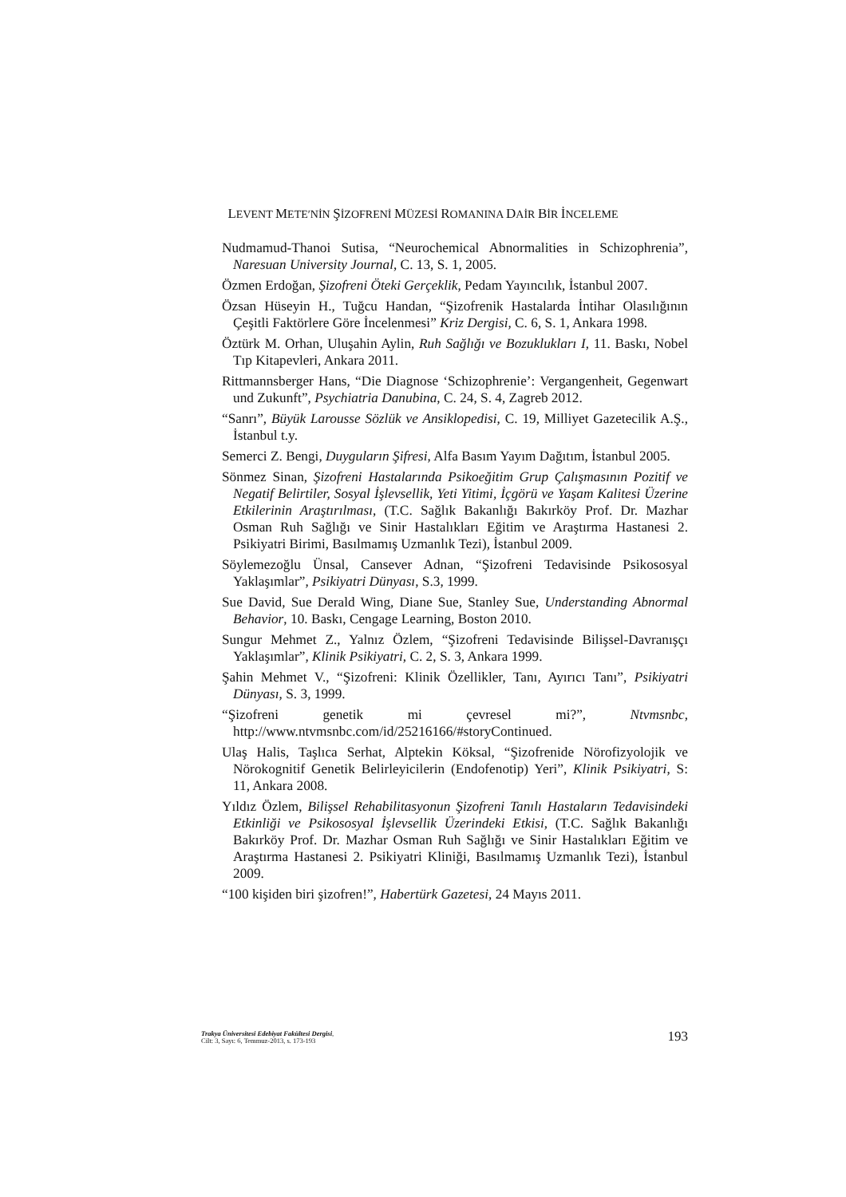LEVENT METE′NİN ŞİZOFRENİ MÜZESİ ROMANINA DAİR BİR İNCELEME
Nudmamud-Thanoi Sutisa, “Neurochemical Abnormalities in Schizophrenia”, Naresuan University Journal, C. 13, S. 1, 2005.
Özmen Erdoğan, Şizofreni Öteki Gerçeklik, Pedam Yayıncılık, İstanbul 2007.
Özsan Hüseyin H., Tuğcu Handan, “Şizofrenik Hastalarda İntihar Olasılığının Çeşitli Faktörlere Göre İncelenmesi” Kriz Dergisi, C. 6, S. 1, Ankara 1998.
Öztürk M. Orhan, Uluşahin Aylin, Ruh Sağlığı ve Bozuklukları I, 11. Baskı, Nobel Tıp Kitapevleri, Ankara 2011.
Rittmannsberger Hans, “Die Diagnose ‘Schizophrenie’: Vergangenheit, Gegenwart und Zukunft”, Psychiatria Danubina, C. 24, S. 4, Zagreb 2012.
“Sanrı”, Büyük Larousse Sözlük ve Ansiklopedisi, C. 19, Milliyet Gazetecilik A.Ş., İstanbul t.y.
Semerci Z. Bengi, Duyguların Şifresi, Alfa Basım Yayım Dağıtım, İstanbul 2005.
Sönmez Sinan, Şizofreni Hastalarında Psikoeğitim Grup Çalışmasının Pozitif ve Negatif Belirtiler, Sosyal İşlevsellik, Yeti Yitimi, İçgörü ve Yaşam Kalitesi Üzerine Etkilerinin Araştırılması, (T.C. Sağlık Bakanlığı Bakırköy Prof. Dr. Mazhar Osman Ruh Sağlığı ve Sinir Hastalıkları Eğitim ve Araştırma Hastanesi 2. Psikiyatri Birimi, Basılmamış Uzmanlık Tezi), İstanbul 2009.
Söylemezoğlu Ünsal, Cansever Adnan, “Şizofreni Tedavisinde Psikososyal Yaklaşımlar”, Psikiyatri Dünyası, S.3, 1999.
Sue David, Sue Derald Wing, Diane Sue, Stanley Sue, Understanding Abnormal Behavior, 10. Baskı, Cengage Learning, Boston 2010.
Sungur Mehmet Z., Yalnız Özlem, “Şizofreni Tedavisinde Bilişsel-Davranışçı Yaklaşımlar”, Klinik Psikiyatri, C. 2, S. 3, Ankara 1999.
Şahin Mehmet V., “Şizofreni: Klinik Özellikler, Tanı, Ayırıcı Tanı”, Psikiyatri Dünyası, S. 3, 1999.
“Şizofreni genetik mi çevresel mi?”, Ntvmsnbc, http://www.ntvmsnbc.com/id/25216166/#storyContinued.
Ulaş Halis, Taşlıca Serhat, Alptekin Köksal, “Şizofrenide Nörofizyolojik ve Nörokognitif Genetik Belirleyicilerin (Endofenotip) Yeri”, Klinik Psikiyatri, S: 11, Ankara 2008.
Yıldız Özlem, Bilişsel Rehabilitasyonun Şizofreni Tanılı Hastaların Tedavisindeki Etkinliği ve Psikososyal İşlevsellik Üzerindeki Etkisi, (T.C. Sağlık Bakanlığı Bakırköy Prof. Dr. Mazhar Osman Ruh Sağlığı ve Sinir Hastalıkları Eğitim ve Araştırma Hastanesi 2. Psikiyatri Kliniği, Basılmamış Uzmanlık Tezi), İstanbul 2009.
“100 kişiden biri şizofren!”, Habertürk Gazetesi, 24 Mayıs 2011.
Trakya Üniversitesi Edebiyat Fakültesi Dergisi,
Cilt: 3, Sayı: 6, Temmuz-2013, s. 173-193
193